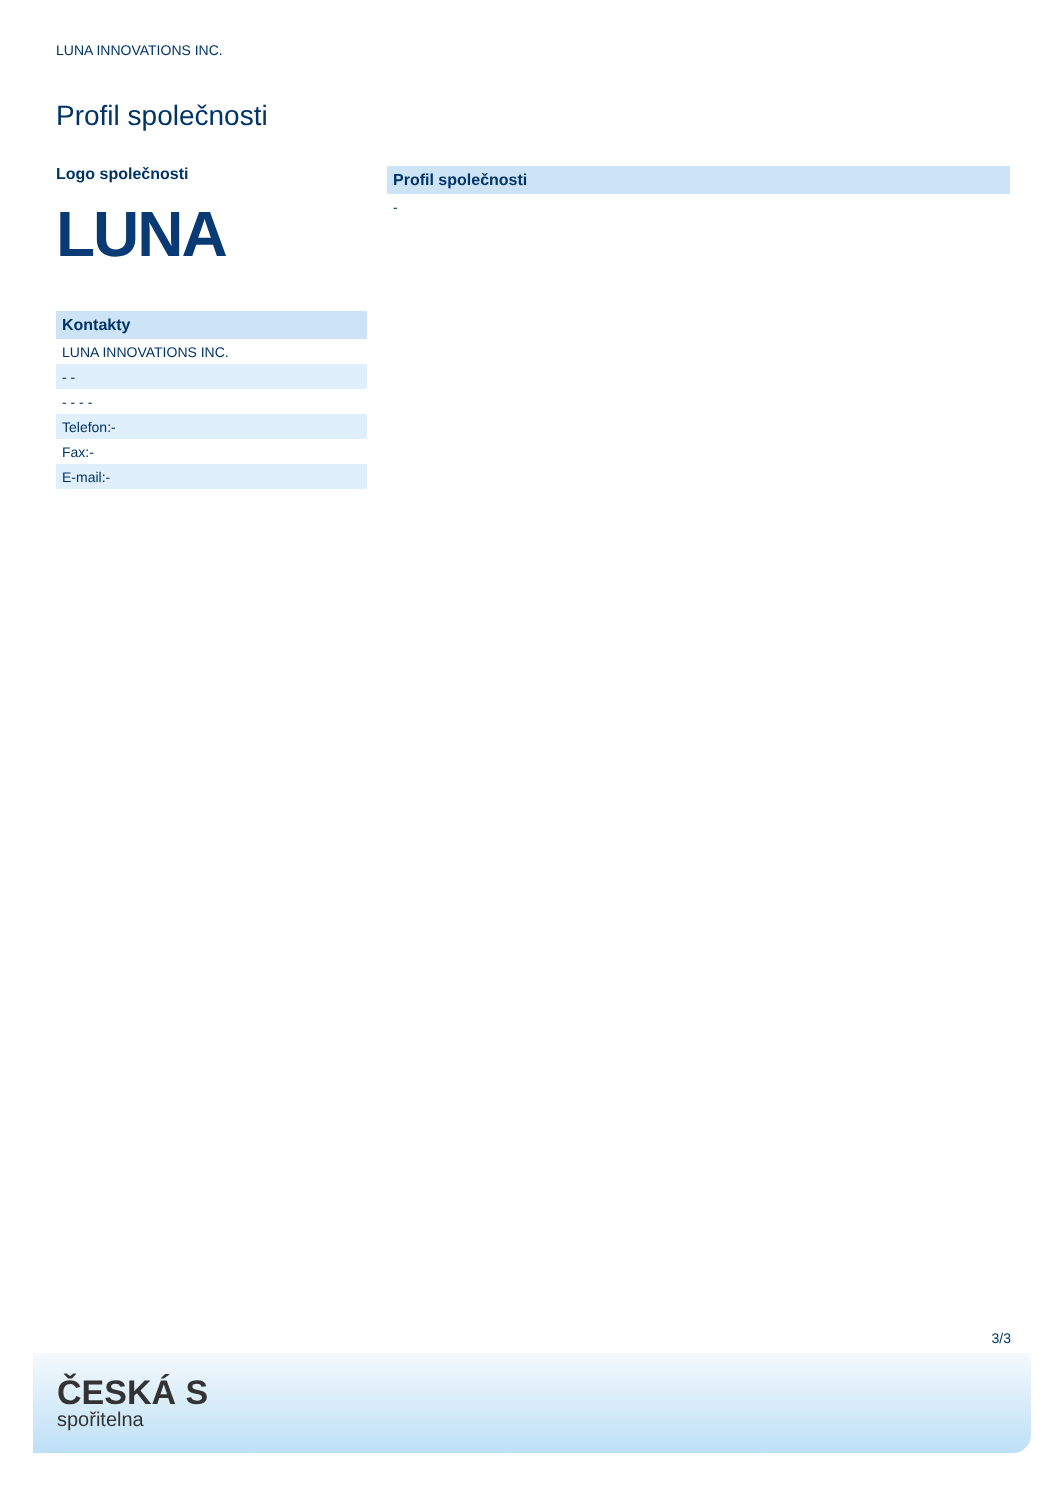LUNA INNOVATIONS INC.
Profil společnosti
Logo společnosti
LUNA
| Kontakty |
| --- |
| LUNA INNOVATIONS INC. |
| - - |
| - - - - |
| Telefon:- |
| Fax:- |
| E-mail:- |
| Profil společnosti |
| --- |
| - |
3/3
ČESKÁ S
spořitelna